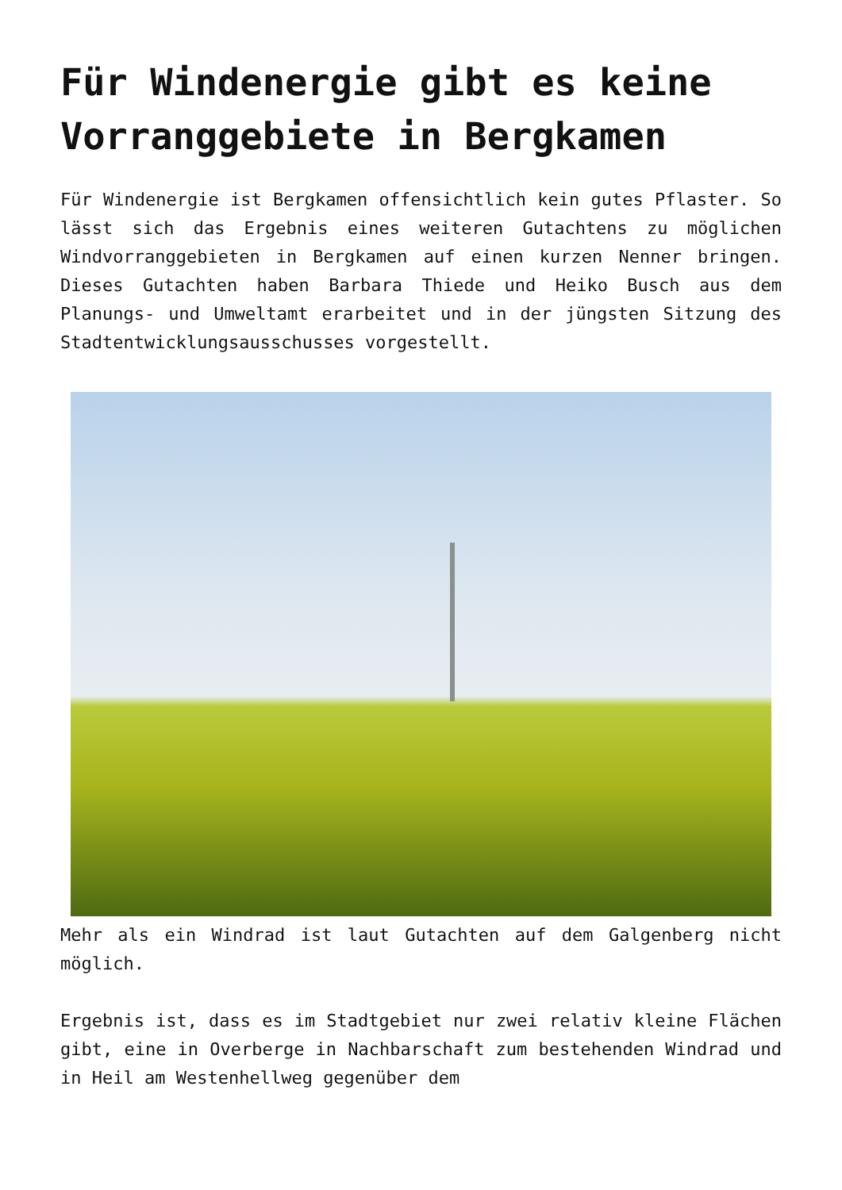Für Windenergie gibt es keine Vorranggebiete in Bergkamen
Für Windenergie ist Bergkamen offensichtlich kein gutes Pflaster. So lässt sich das Ergebnis eines weiteren Gutachtens zu möglichen Windvorranggebieten in Bergkamen auf einen kurzen Nenner bringen. Dieses Gutachten haben Barbara Thiede und Heiko Busch aus dem Planungs- und Umweltamt erarbeitet und in der jüngsten Sitzung des Stadtentwicklungsausschusses vorgestellt.
Mehr als ein Windrad ist laut Gutachten auf dem Galgenberg nicht möglich.
Ergebnis ist, dass es im Stadtgebiet nur zwei relativ kleine Flächen gibt, eine in Overberge in Nachbarschaft zum bestehenden Windrad und in Heil am Westenhellweg gegenüber dem